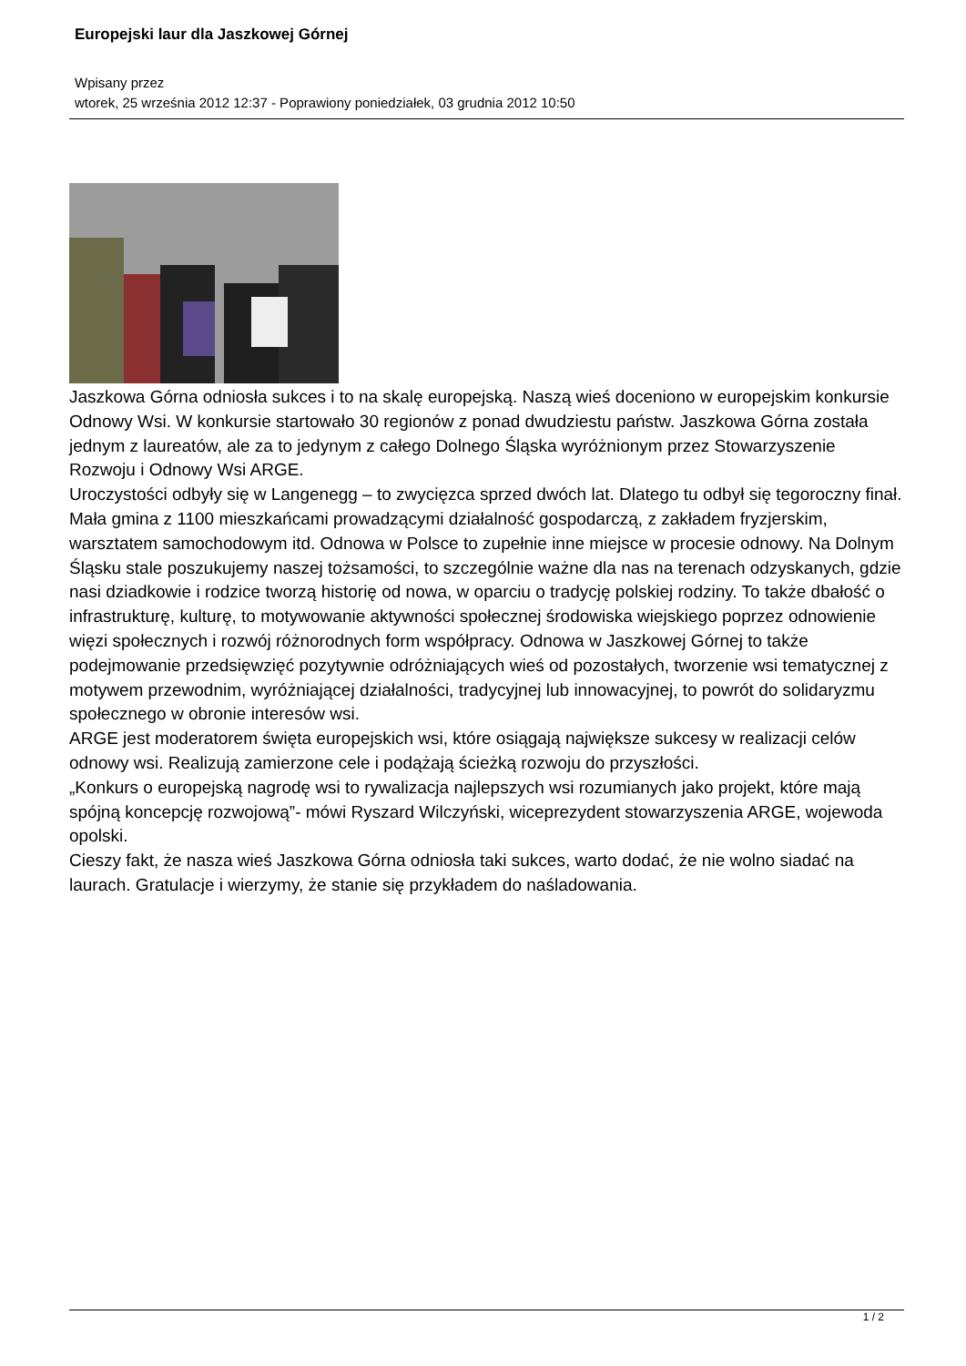Europejski laur dla Jaszkowej Górnej
Wpisany przez
wtorek, 25 września 2012 12:37 - Poprawiony poniedziałek, 03 grudnia 2012 10:50
Jaszkowa Górna odniosła sukces i to na skalę europejską. Naszą wieś doceniono w europejskim konkursie Odnowy Wsi. W konkursie startowało 30 regionów z ponad dwudziestu państw. Jaszkowa Górna została jednym z laureatów, ale za to jedynym z całego Dolnego Śląska wyróżnionym przez Stowarzyszenie Rozwoju i Odnowy Wsi ARGE.
Uroczystości odbyły się w Langenegg – to zwycięzca sprzed dwóch lat. Dlatego tu odbył się tegoroczny finał. Mała gmina z 1100 mieszkańcami prowadzącymi działalność gospodarczą, z zakładem fryzjerskim, warsztatem samochodowym itd. Odnowa w Polsce to zupełnie inne miejsce w procesie odnowy. Na Dolnym Śląsku stale poszukujemy naszej tożsamości, to szczególnie ważne dla nas na terenach odzyskanych, gdzie nasi dziadkowie i rodzice tworzą historię od nowa, w oparciu o tradycję polskiej rodziny. To także dbałość o infrastrukturę, kulturę, to motywowanie aktywności społecznej środowiska wiejskiego poprzez odnowienie więzi społecznych i rozwój różnorodnych form współpracy. Odnowa w Jaszkowej Górnej to także podejmowanie przedsięwzięć pozytywnie odróżniających wieś od pozostałych, tworzenie wsi tematycznej z motywem przewodnim, wyróżniającej działalności, tradycyjnej lub innowacyjnej, to powrót do solidaryzmu społecznego w obronie interesów wsi.
ARGE jest moderatorem święta europejskich wsi, które osiągają największe sukcesy w realizacji celów odnowy wsi. Realizują zamierzone cele i podążają ścieżką rozwoju do przyszłości.
„Konkurs o europejską nagrodę wsi to rywalizacja najlepszych wsi rozumianych jako projekt, które mają spójną koncepcję rozwojową”- mówi Ryszard Wilczyński, wiceprezydent stowarzyszenia ARGE, wojewoda opolski.
Cieszy fakt, że nasza wieś Jaszkowa Górna odniosła taki sukces, warto dodać, że nie wolno siadać na laurach. Gratulacje i wierzymy, że stanie się przykładem do naśladowania.
1 / 2